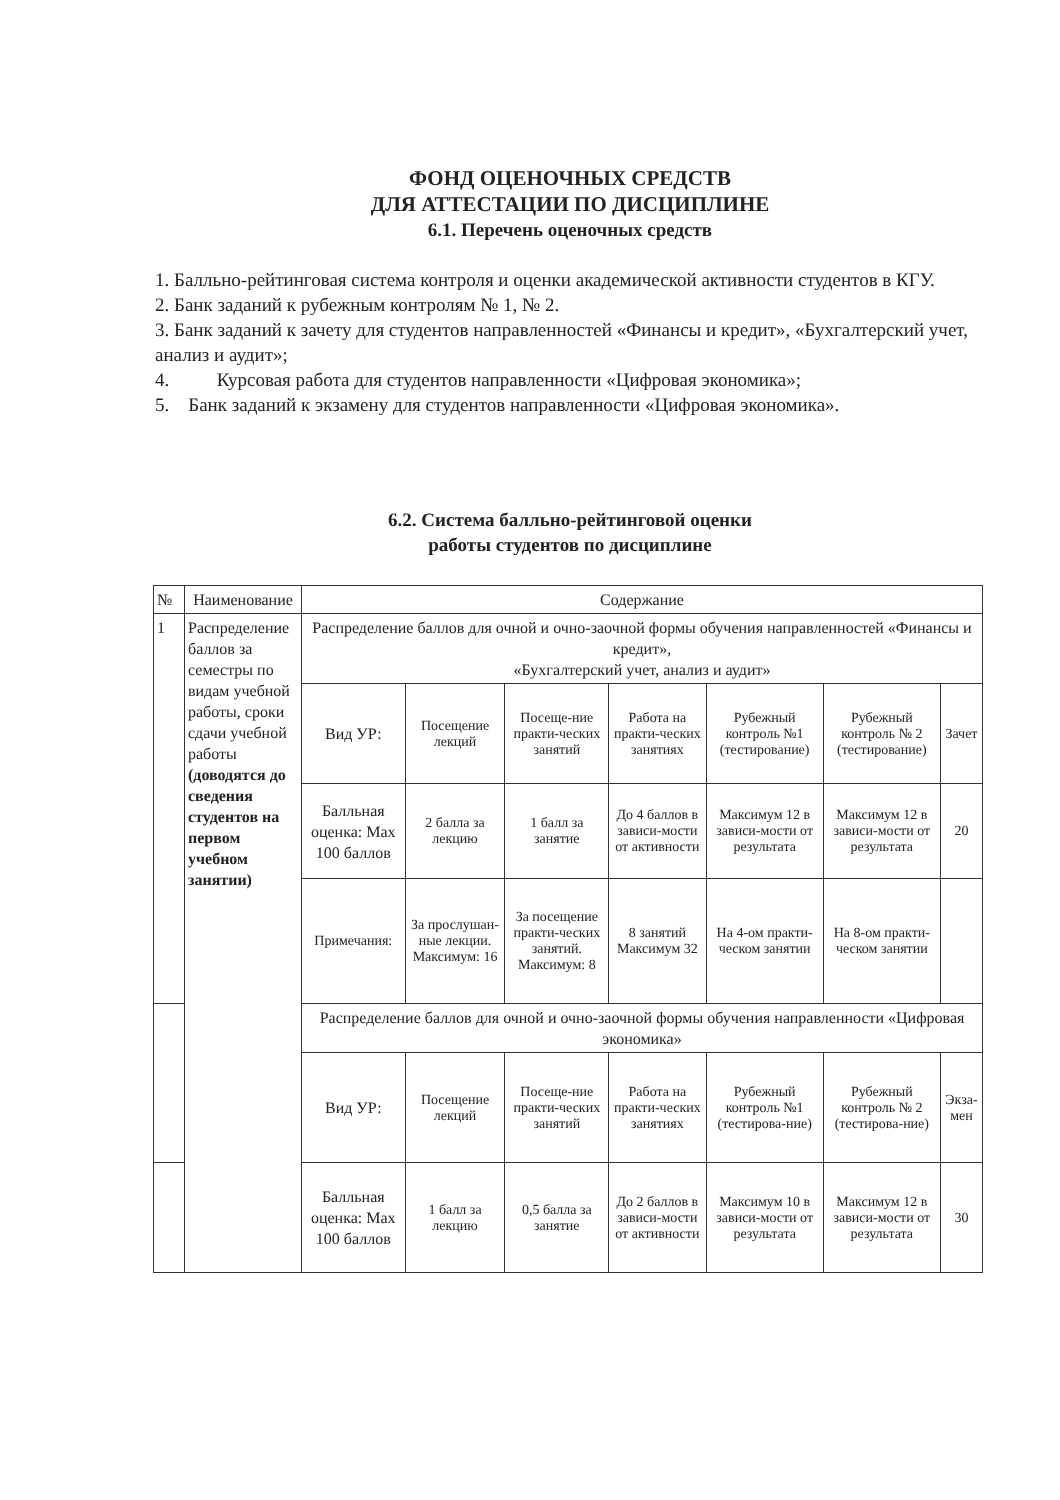ФОНД ОЦЕНОЧНЫХ СРЕДСТВ
ДЛЯ АТТЕСТАЦИИ ПО ДИСЦИПЛИНЕ
6.1. Перечень оценочных средств
1. Балльно-рейтинговая система контроля и оценки академической активности студентов в КГУ.
2. Банк заданий к рубежным контролям № 1, № 2.
3. Банк заданий к зачету для студентов направленностей «Финансы и кредит», «Бухгалтерский учет, анализ и аудит»;
4. Курсовая работа для студентов направленности «Цифровая экономика»;
5. Банк заданий к экзамену для студентов направленности «Цифровая экономика».
6.2. Система балльно-рейтинговой оценки
работы студентов по дисциплине
| № | Наименование | Содержание | | | | | | |
| 1 | Распределение баллов за семестры по видам учебной работы, сроки сдачи учебной работы (доводятся до сведения студентов на первом учебном занятии) | Распределение баллов для очной и очно-заочной формы обучения направленностей «Финансы и кредит», «Бухгалтерский учет, анализ и аудит» | | | | | | |
| | | Вид УР: | Посещение лекций | Посеще-ние практи-ческих занятий | Работа на практи-ческих занятиях | Рубежный контроль №1 (тестирование) | Рубежный контроль № 2 (тестирование) | Зачет |
| | | Балльная оценка: Max 100 баллов | 2 балла за лекцию | 1 балл за занятие | До 4 баллов в зависи-мости от активности | Максимум 12 в зависи-мости от результата | Максимум 12 в зависи-мости от результата | 20 |
| | | Примечания: | За прослушан-ные лекции. Максимум: 16 | За посещение практи-ческих занятий. Максимум: 8 | 8 занятий Максимум 32 | На 4-ом практи-ческом занятии | На 8-ом практи-ческом занятии | |
| | | Распределение баллов для очной и очно-заочной формы обучения направленности «Цифровая экономика» | | | | | | |
| | | Вид УР: | Посещение лекций | Посеще-ние практи-ческих занятий | Работа на практи-ческих занятиях | Рубежный контроль №1 (тестирова-ние) | Рубежный контроль № 2 (тестирова-ние) | Экза-мен |
| | | Балльная оценка: Max 100 баллов | 1 балл за лекцию | 0,5 балла за занятие | До 2 баллов в зависи-мости от активности | Максимум 10 в зависи-мости от результата | Максимум 12 в зависи-мости от результата | 30 |